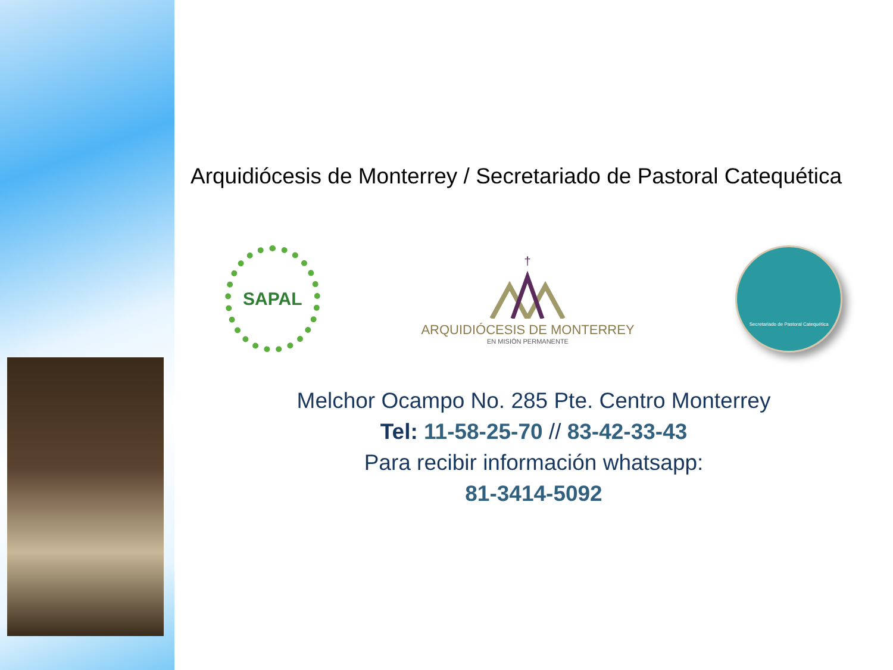Arquidiócesis de Monterrey / Secretariado de Pastoral Catequética
SAPAL
†
ARQUIDIÓCESIS DE MONTERREY
EN MISIÓN PERMANENTE
Secretariado de Pastoral Catequética
Melchor Ocampo No. 285 Pte. Centro Monterrey
Tel: 11-58-25-70 // 83-42-33-43
Para recibir información whatsapp:
81-3414-5092